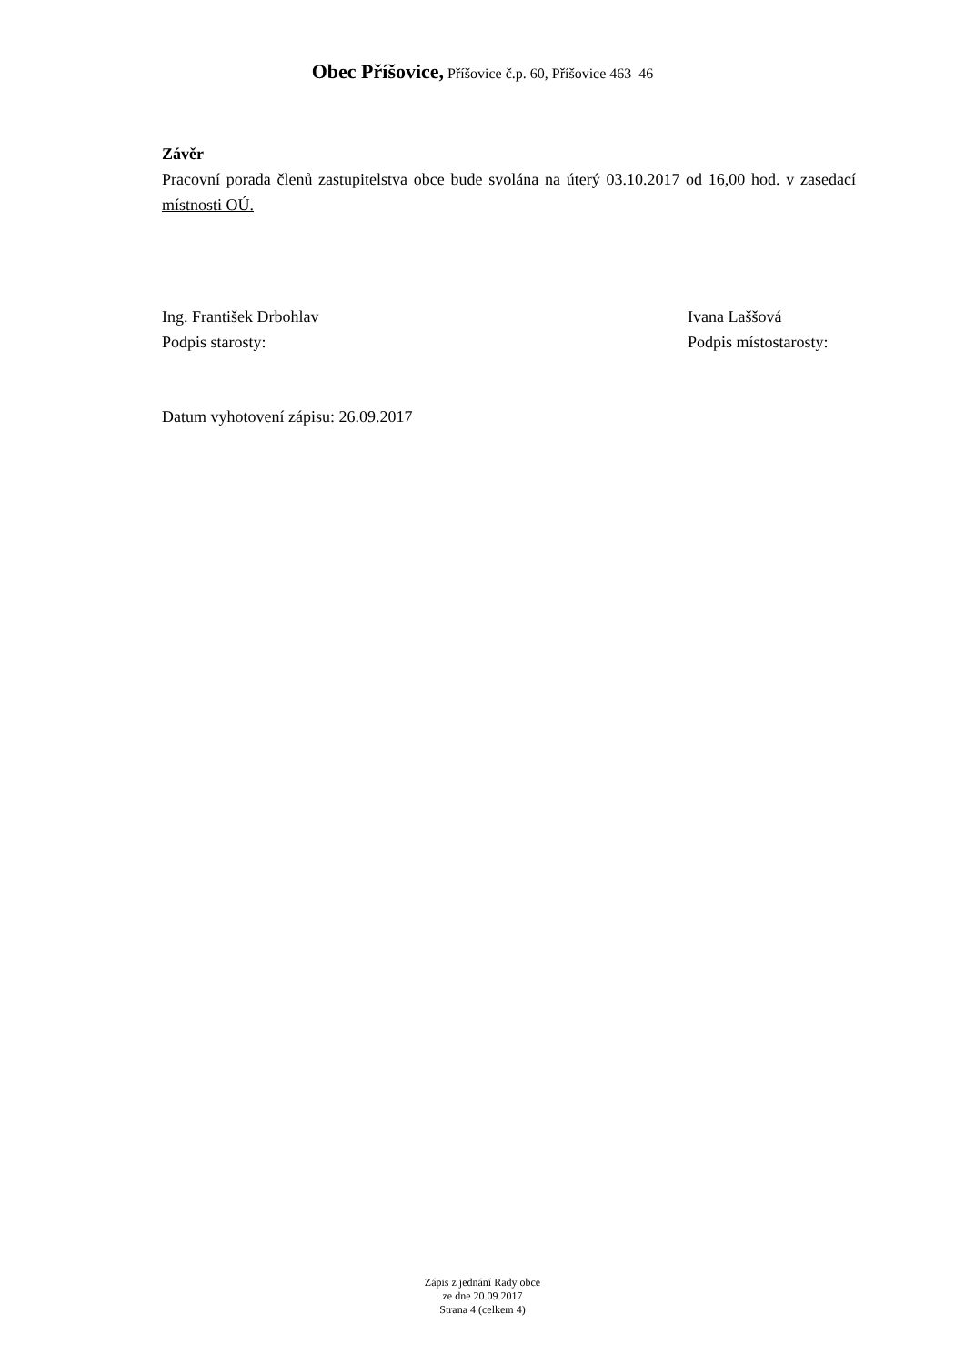Obec Příšovice, Příšovice č.p. 60, Příšovice 463 46
Závěr
Pracovní porada členů zastupitelstva obce bude svolána na úterý 03.10.2017 od 16,00 hod. v zasedací místnosti OÚ.
Ing. František Drbohlav
Podpis starosty:
Ivana Laššová
Podpis místostarosty:
Datum vyhotovení zápisu: 26.09.2017
Zápis z jednání Rady obce
ze dne 20.09.2017
Strana 4 (celkem 4)